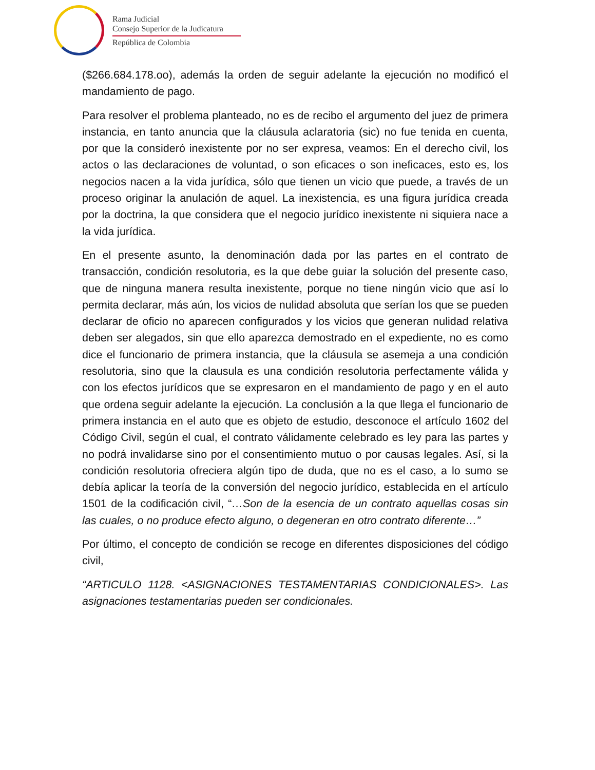Rama Judicial
Consejo Superior de la Judicatura
República de Colombia
($266.684.178.oo), además la orden de seguir adelante la ejecución no modificó el mandamiento de pago.
Para resolver el problema planteado, no es de recibo el argumento del juez de primera instancia, en tanto anuncia que la cláusula aclaratoria (sic) no fue tenida en cuenta, por que la consideró inexistente por no ser expresa, veamos: En el derecho civil, los actos o las declaraciones de voluntad, o son eficaces o son ineficaces, esto es, los negocios nacen a la vida jurídica, sólo que tienen un vicio que puede, a través de un proceso originar la anulación de aquel. La inexistencia, es una figura jurídica creada por la doctrina, la que considera que el negocio jurídico inexistente ni siquiera nace a la vida jurídica.
En el presente asunto, la denominación dada por las partes en el contrato de transacción, condición resolutoria, es la que debe guiar la solución del presente caso, que de ninguna manera resulta inexistente, porque no tiene ningún vicio que así lo permita declarar, más aún, los vicios de nulidad absoluta que serían los que se pueden declarar de oficio no aparecen configurados y los vicios que generan nulidad relativa deben ser alegados, sin que ello aparezca demostrado en el expediente, no es como dice el funcionario de primera instancia, que la cláusula se asemeja a una condición resolutoria, sino que la clausula es una condición resolutoria perfectamente válida y con los efectos jurídicos que se expresaron en el mandamiento de pago y en el auto que ordena seguir adelante la ejecución. La conclusión a la que llega el funcionario de primera instancia en el auto que es objeto de estudio, desconoce el artículo 1602 del Código Civil, según el cual, el contrato válidamente celebrado es ley para las partes y no podrá invalidarse sino por el consentimiento mutuo o por causas legales. Así, si la condición resolutoria ofreciera algún tipo de duda, que no es el caso, a lo sumo se debía aplicar la teoría de la conversión del negocio jurídico, establecida en el artículo 1501 de la codificación civil, “…Son de la esencia de un contrato aquellas cosas sin las cuales, o no produce efecto alguno, o degeneran en otro contrato diferente…”
Por último, el concepto de condición se recoge en diferentes disposiciones del código civil,
“ARTICULO 1128. <ASIGNACIONES TESTAMENTARIAS CONDICIONALES>. Las asignaciones testamentarias pueden ser condicionales.